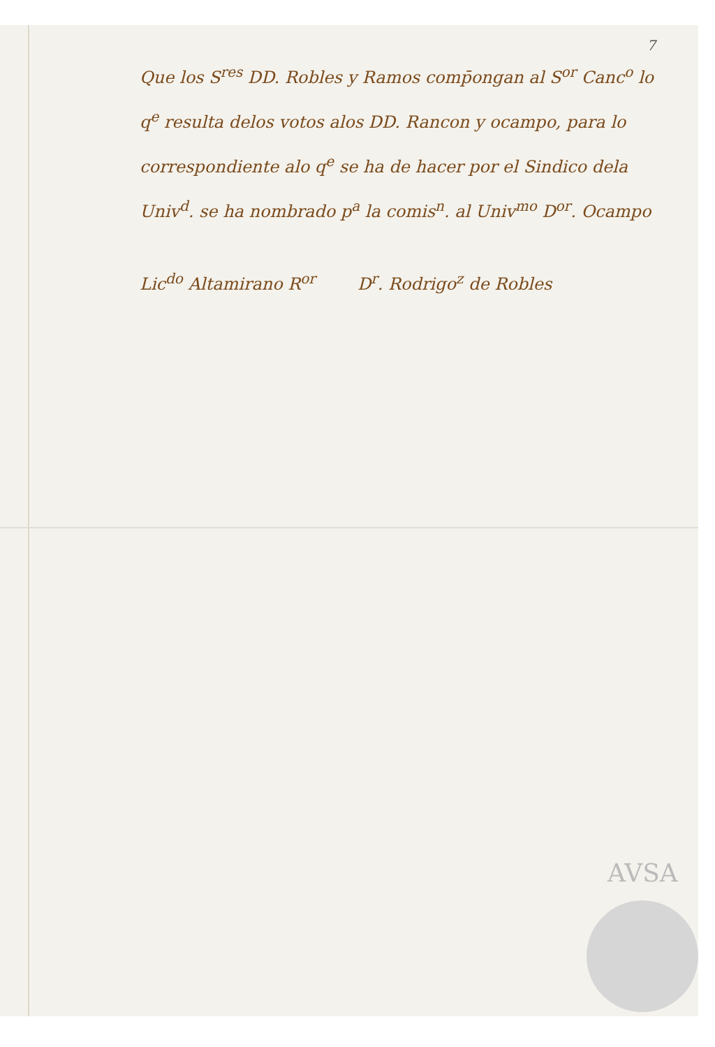7
Que los S<sup>res</sup> DD. Robles y Ramos comp̄ongan al S<sup>or</sup> Canc<sup>o</sup> lo q<sup>e</sup> resulta delos votos alos DD. Rancon y ocampo, para lo correspondiente alo q<sup>e</sup> se ha de hacer por el Sindico dela Univ<sup>d</sup>. se ha nombrado p<sup>a</sup> la comis<sup>n</sup>. al Univ<sup>mo</sup> D<sup>or</sup>. Ocampo
Lic<sup>do</sup> Altamirano R<sup>or</sup> D<sup>r</sup>. Rodrigo<sup>z</sup> de Robles
AVSA